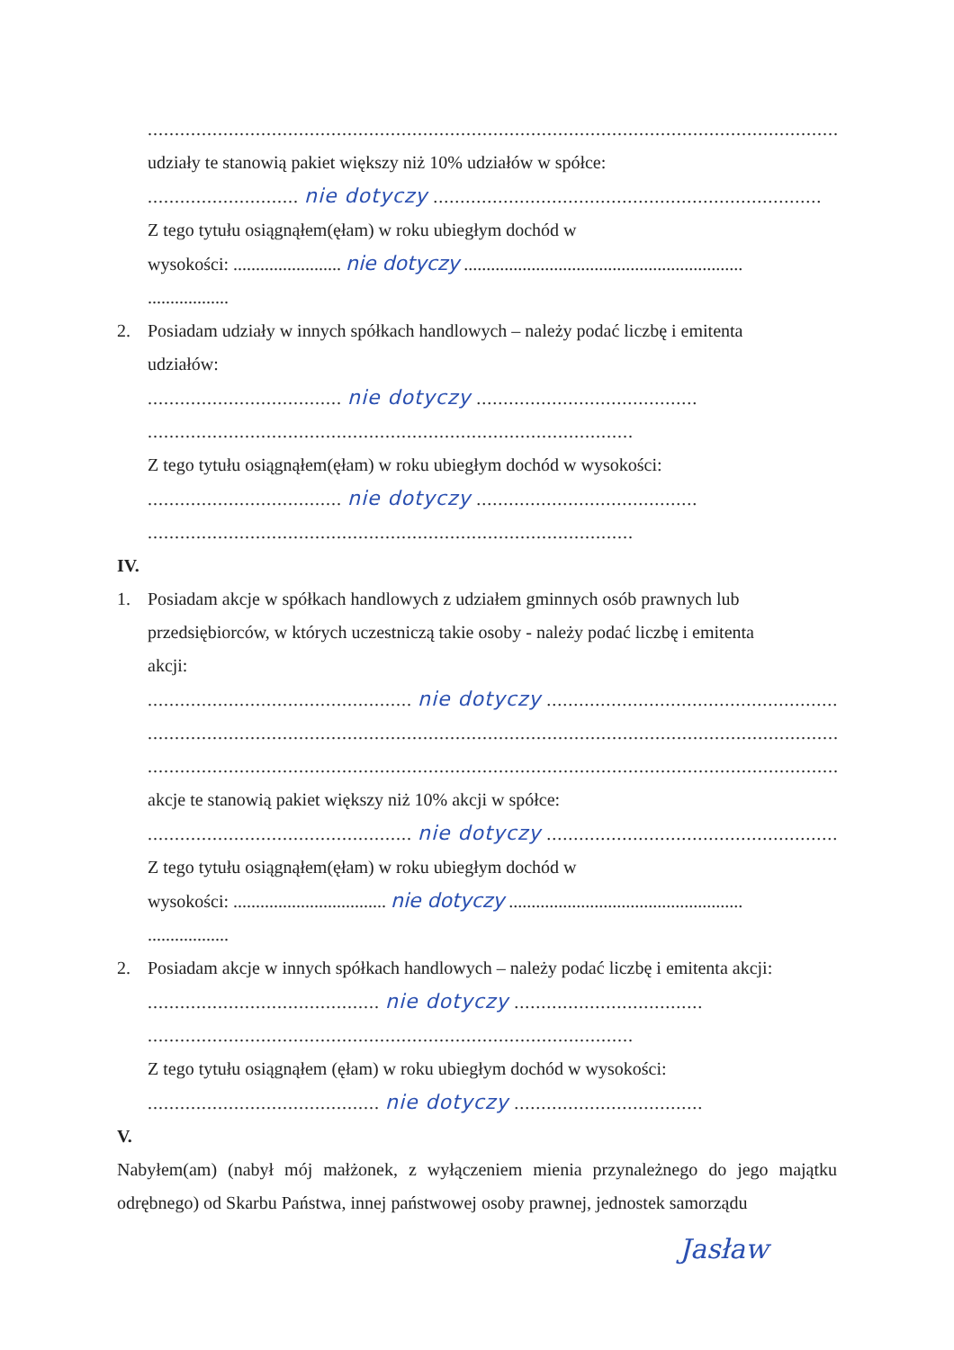................................................................................................................................
udziały te stanowią pakiet większy niż 10% udziałów w spółce:
............................ nie dotyczy ........................................................................
Z tego tytułu osiągnąłem(ęłam) w roku ubiegłym dochód w
wysokości: ........................ nie dotyczy ..............................................................
..................
2. Posiadam udziały w innych spółkach handlowych – należy podać liczbę i emitenta
udziałów:
.................................... nie dotyczy .........................................
..........................................................................................
Z tego tytułu osiągnąłem(ęłam) w roku ubiegłym dochód w wysokości:
.................................... nie dotyczy .........................................
..........................................................................................
IV.
1. Posiadam akcje w spółkach handlowych z udziałem gminnych osób prawnych lub
przedsiębiorców, w których uczestniczą takie osoby - należy podać liczbę i emitenta
akcji:
................................................. nie dotyczy ............................................................
................................................................................................................................
................................................................................................................................
akcje te stanowią pakiet większy niż 10% akcji w spółce:
................................................. nie dotyczy ............................................................
Z tego tytułu osiągnąłem(ęłam) w roku ubiegłym dochód w
wysokości: .................................. nie dotyczy ....................................................
..................
2. Posiadam akcje w innych spółkach handlowych – należy podać liczbę i emitenta akcji:
........................................... nie dotyczy ...................................
..........................................................................................
Z tego tytułu osiągnąłem (ęłam) w roku ubiegłym dochód w wysokości:
........................................... nie dotyczy ...................................
V.
Nabyłem(am) (nabył mój małżonek, z wyłączeniem mienia przynależnego do jego majątku odrębnego) od Skarbu Państwa, innej państwowej osoby prawnej, jednostek samorządu
Jasław